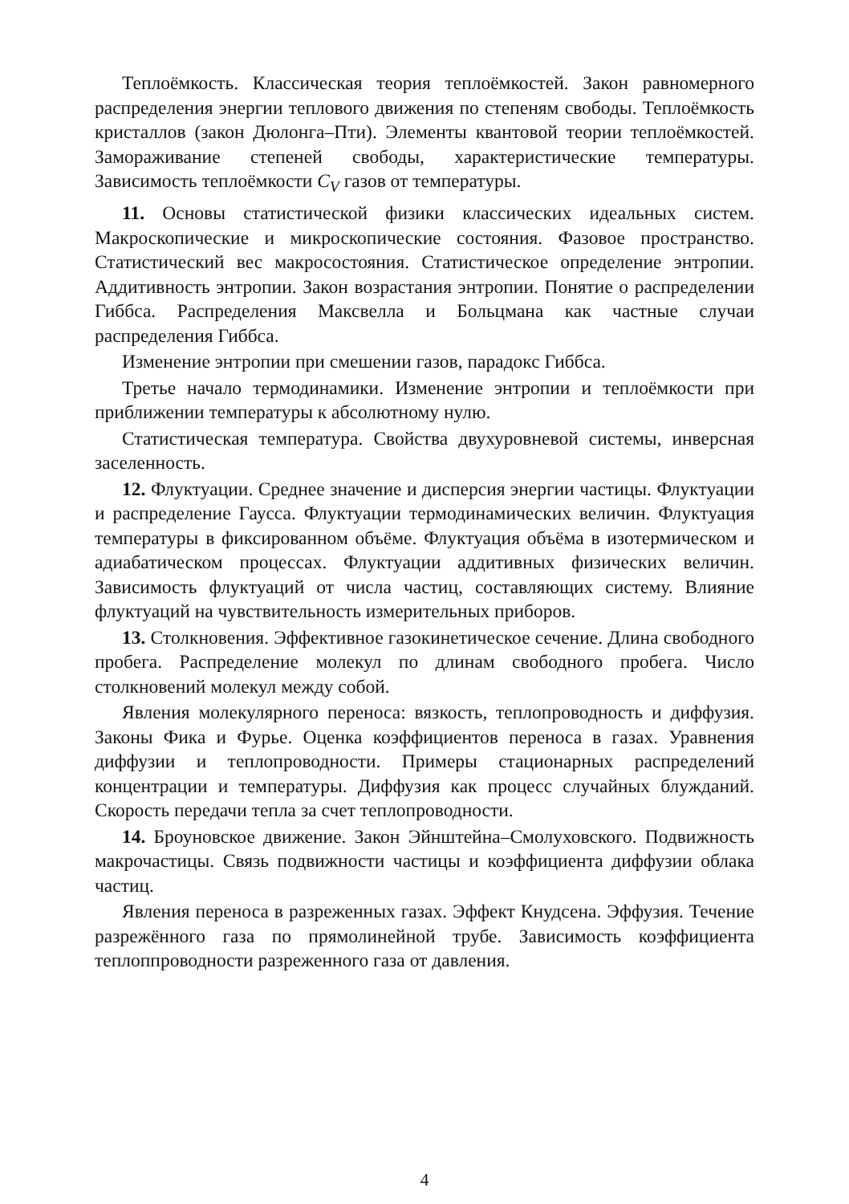Теплоёмкость. Классическая теория теплоёмкостей. Закон равномерного распределения энергии теплового движения по степеням свободы. Теплоёмкость кристаллов (закон Дюлонга–Пти). Элементы квантовой теории теплоёмкостей. Замораживание степеней свободы, характеристические температуры. Зависимость теплоёмкости C<sub>V</sub> газов от температуры.
11. Основы статистической физики классических идеальных систем. Макроскопические и микроскопические состояния. Фазовое пространство. Статистический вес макросостояния. Статистическое определение энтропии. Аддитивность энтропии. Закон возрастания энтропии. Понятие о распределении Гиббса. Распределения Максвелла и Больцмана как частные случаи распределения Гиббса.
Изменение энтропии при смешении газов, парадокс Гиббса.
Третье начало термодинамики. Изменение энтропии и теплоёмкости при приближении температуры к абсолютному нулю.
Статистическая температура. Свойства двухуровневой системы, инверсная заселенность.
12. Флуктуации. Среднее значение и дисперсия энергии частицы. Флуктуации и распределение Гаусса. Флуктуации термодинамических величин. Флуктуация температуры в фиксированном объёме. Флуктуация объёма в изотермическом и адиабатическом процессах. Флуктуации аддитивных физических величин. Зависимость флуктуаций от числа частиц, составляющих систему. Влияние флуктуаций на чувствительность измерительных приборов.
13. Столкновения. Эффективное газокинетическое сечение. Длина свободного пробега. Распределение молекул по длинам свободного пробега. Число столкновений молекул между собой.
Явления молекулярного переноса: вязкость, теплопроводность и диффузия. Законы Фика и Фурье. Оценка коэффициентов переноса в газах. Уравнения диффузии и теплопроводности. Примеры стационарных распределений концентрации и температуры. Диффузия как процесс случайных блужданий. Скорость передачи тепла за счет теплопроводности.
14. Броуновское движение. Закон Эйнштейна–Смолуховского. Подвижность макрочастицы. Связь подвижности частицы и коэффициента диффузии облака частиц.
Явления переноса в разреженных газах. Эффект Кнудсена. Эффузия. Течение разрежённого газа по прямолинейной трубе. Зависимость коэффициента теплоппроводности разреженного газа от давления.
4